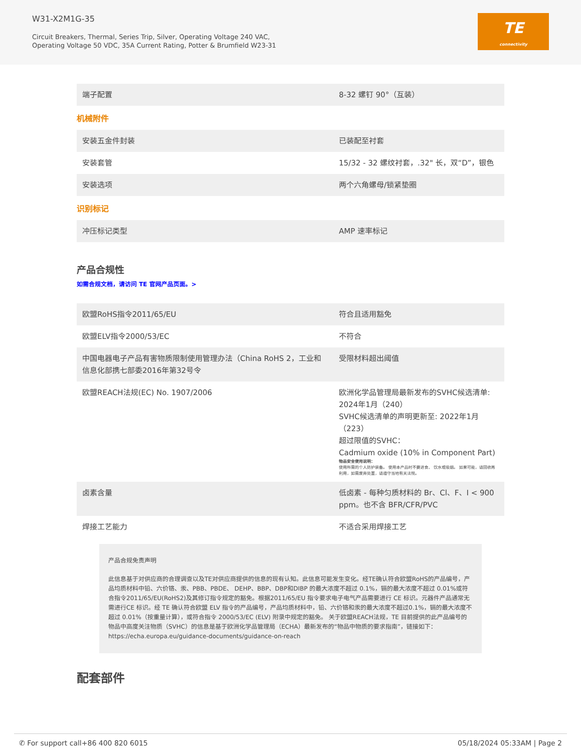W31-X2M1G-35
Circuit Breakers, Thermal, Series Trip, Silver, Operating Voltage 240 VAC, Operating Voltage 50 VDC, 35A Current Rating, Potter & Brumfield W23-31
TE
connectivity
| 端子配置 | 8-32 螺钉 90°（互装） |
机械附件
| 安装五金件封装 | 已装配至衬套 |
| 安装套管 | 15/32 - 32 螺纹衬套，.32" 长，双“D”，银色 |
| 安装选项 | 两个六角螺母/锁紧垫圈 |
识别标记
| 冲压标记类型 | AMP 速率标记 |
产品合规性
如需合规文档，请访问 TE 官网产品页面。>
| 欧盟RoHS指令2011/65/EU | 符合且适用豁免 |
| 欧盟ELV指令2000/53/EC | 不符合 |
| 中国电器电子产品有害物质限制使用管理办法（China RoHS 2，工业和信息化部携七部委2016年第32号令 | 受限材料超出阈值 |
| 欧盟REACH法规(EC) No. 1907/2006 | 欧洲化学品管理局最新发布的SVHC候选清单: 2024年1月（240） SVHC候选清单的声明更新至: 2022年1月（223） 超过限值的SVHC： Cadmium oxide (10% in Component Part) 物品安全使用说明： 使用所需的个人防护装备。 使用本产品时不要进食、 饮水或吸烟。 如果可能，请回收再利用，如需废弃处置，请遵守当地有关法规。 |
| 卤素含量 | 低卤素 - 每种匀质材料的 Br、Cl、F、I < 900 ppm。也不含 BFR/CFR/PVC |
| 焊接工艺能力 | 不适合采用焊接工艺 |
产品合规免责声明
此信息基于对供应商的合理调查以及TE对供应商提供的信息的现有认知。此信息可能发生变化。经TE确认符合欧盟RoHS的产品编号，产品均质材料中铅、六价铬、汞、PBB、PBDE、 DEHP、BBP、DBP和DIBP 的最大浓度不超过 0.1%，镉的最大浓度不超过 0.01%或符合指令2011/65/EU(RoHS2)及其修订指令规定的豁免。根据2011/65/EU 指令要求电子电气产品需要进行 CE 标识。元器件产品通常无需进行CE 标识。经 TE 确认符合欧盟 ELV 指令的产品编号，产品均质材料中，铅、六价铬和汞的最大浓度不超过0.1%，镉的最大浓度不超过 0.01%（按重量计算），或符合指令 2000/53/EC (ELV) 附录中规定的豁免。 关于欧盟REACH法规，TE 目前提供的此产品编号的物品中高度关注物质（SVHC）的信息是基于欧洲化学品管理局（ECHA）最新发布的“物品中物质的要求指南”，链接如下：https://echa.europa.eu/guidance-documents/guidance-on-reach
配套部件
✆ For support call+86 400 820 6015 05/18/2024 05:33AM | Page 2